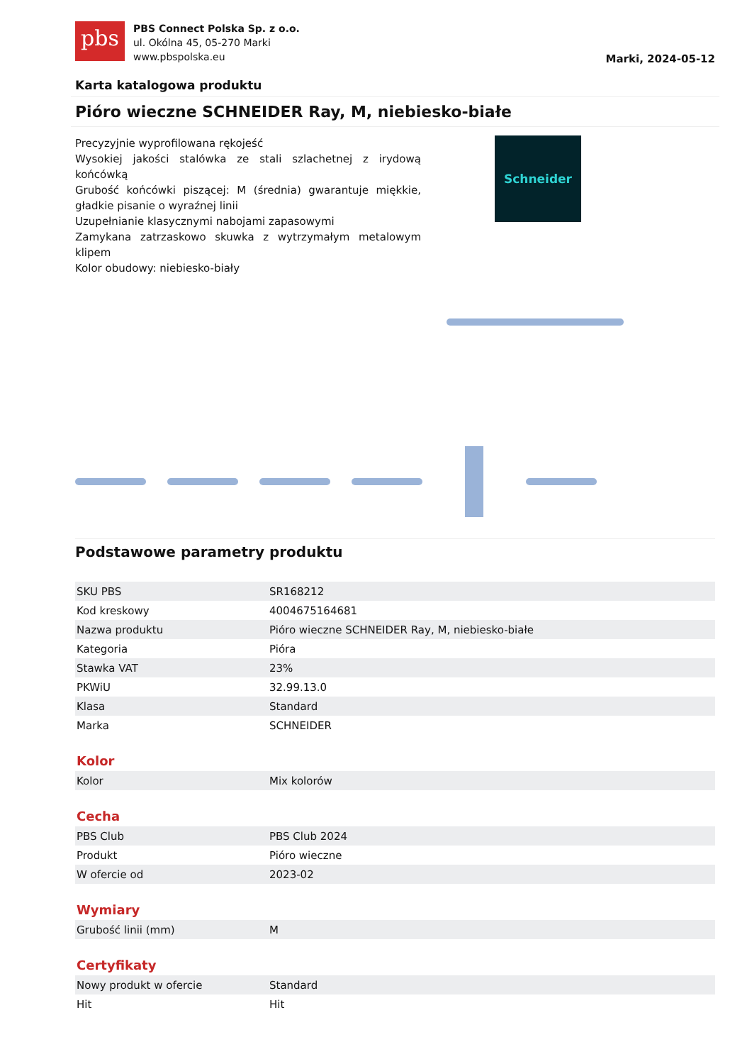pbs
PBS Connect Polska Sp. z o.o.
ul. Okólna 45, 05-270 Marki
www.pbspolska.eu
Marki, 2024-05-12
Karta katalogowa produktu
Pióro wieczne SCHNEIDER Ray, M, niebiesko-białe
Precyzyjnie wyprofilowana rękojeść
Wysokiej jakości stalówka ze stali szlachetnej z irydową końcówką
Grubość końcówki piszącej: M (średnia) gwarantuje miękkie, gładkie pisanie o wyraźnej linii
Uzupełnianie klasycznymi nabojami zapasowymi
Zamykana zatrzaskowo skuwka z wytrzymałym metalowym klipem
Kolor obudowy: niebiesko-biały
Schneider
Podstawowe parametry produktu
| SKU PBS | SR168212 |
| Kod kreskowy | 4004675164681 |
| Nazwa produktu | Pióro wieczne SCHNEIDER Ray, M, niebiesko-białe |
| Kategoria | Pióra |
| Stawka VAT | 23% |
| PKWiU | 32.99.13.0 |
| Klasa | Standard |
| Marka | SCHNEIDER |
Kolor
| Kolor | Mix kolorów |
Cecha
| PBS Club | PBS Club 2024 |
| Produkt | Pióro wieczne |
| W ofercie od | 2023-02 |
Wymiary
| Grubość linii (mm) | M |
Certyfikaty
| Nowy produkt w ofercie | Standard |
| Hit | Hit |